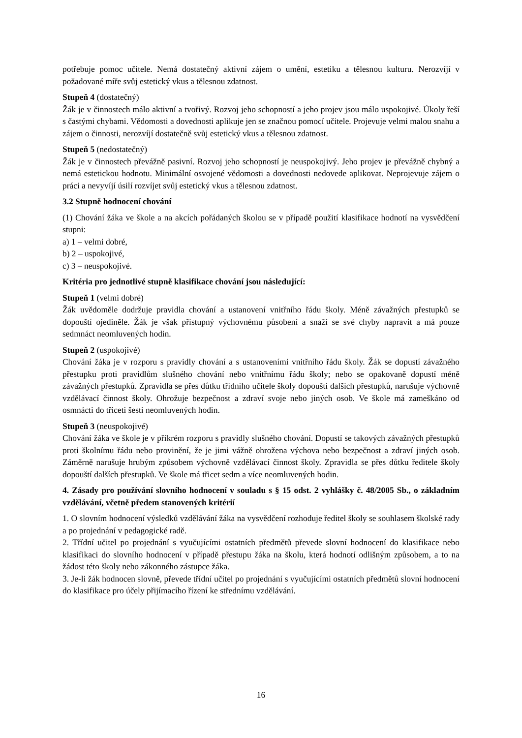potřebuje pomoc učitele. Nemá dostatečný aktivní zájem o umění, estetiku a tělesnou kulturu. Nerozvíjí v požadované míře svůj estetický vkus a tělesnou zdatnost.
Stupeň 4 (dostatečný)
Žák je v činnostech málo aktivní a tvořivý. Rozvoj jeho schopností a jeho projev jsou málo uspokojivé. Úkoly řeší s častými chybami. Vědomosti a dovednosti aplikuje jen se značnou pomocí učitele. Projevuje velmi malou snahu a zájem o činnosti, nerozvíjí dostatečně svůj estetický vkus a tělesnou zdatnost.
Stupeň 5 (nedostatečný)
Žák je v činnostech převážně pasivní. Rozvoj jeho schopností je neuspokojivý. Jeho projev je převážně chybný a nemá estetickou hodnotu. Minimální osvojené vědomosti a dovednosti nedovede aplikovat. Neprojevuje zájem o práci a nevyvíjí úsilí rozvíjet svůj estetický vkus a tělesnou zdatnost.
3.2 Stupně hodnocení chování
(1) Chování žáka ve škole a na akcích pořádaných školou se v případě použití klasifikace hodnotí na vysvědčení stupni:
a) 1 – velmi dobré,
b) 2 – uspokojivé,
c) 3 – neuspokojivé.
Kritéria pro jednotlivé stupně klasifikace chování jsou následující:
Stupeň 1 (velmi dobré)
Žák uvědoměle dodržuje pravidla chování a ustanovení vnitřního řádu školy. Méně závažných přestupků se dopouští ojediněle. Žák je však přístupný výchovnému působení a snaží se své chyby napravit a má pouze sedmnáct neomluvených hodin.
Stupeň 2 (uspokojivé)
Chování žáka je v rozporu s pravidly chování a s ustanoveními vnitřního řádu školy. Žák se dopustí závažného přestupku proti pravidlům slušného chování nebo vnitřnímu řádu školy; nebo se opakovaně dopustí méně závažných přestupků. Zpravidla se přes důtku třídního učitele školy dopouští dalších přestupků, narušuje výchovně vzdělávací činnost školy. Ohrožuje bezpečnost a zdraví svoje nebo jiných osob. Ve škole má zameškáno od osmnácti do třiceti šesti neomluvených hodin.
Stupeň 3 (neuspokojivé)
Chování žáka ve škole je v příkrém rozporu s pravidly slušného chování. Dopustí se takových závažných přestupků proti školnímu řádu nebo provinění, že je jimi vážně ohrožena výchova nebo bezpečnost a zdraví jiných osob. Záměrně narušuje hrubým způsobem výchovně vzdělávací činnost školy. Zpravidla se přes důtku ředitele školy dopouští dalších přestupků. Ve škole má třicet sedm a více neomluvených hodin.
4. Zásady pro používání slovního hodnocení v souladu s § 15 odst. 2 vyhlášky č. 48/2005 Sb., o základním vzdělávání, včetně předem stanovených kritérií
1. O slovním hodnocení výsledků vzdělávání žáka na vysvědčení rozhoduje ředitel školy se souhlasem školské rady a po projednání v pedagogické radě.
2. Třídní učitel po projednání s vyučujícími ostatních předmětů převede slovní hodnocení do klasifikace nebo klasifikaci do slovního hodnocení v případě přestupu žáka na školu, která hodnotí odlišným způsobem, a to na žádost této školy nebo zákonného zástupce žáka.
3. Je-li žák hodnocen slovně, převede třídní učitel po projednání s vyučujícími ostatních předmětů slovní hodnocení do klasifikace pro účely přijímacího řízení ke střednímu vzdělávání.
16